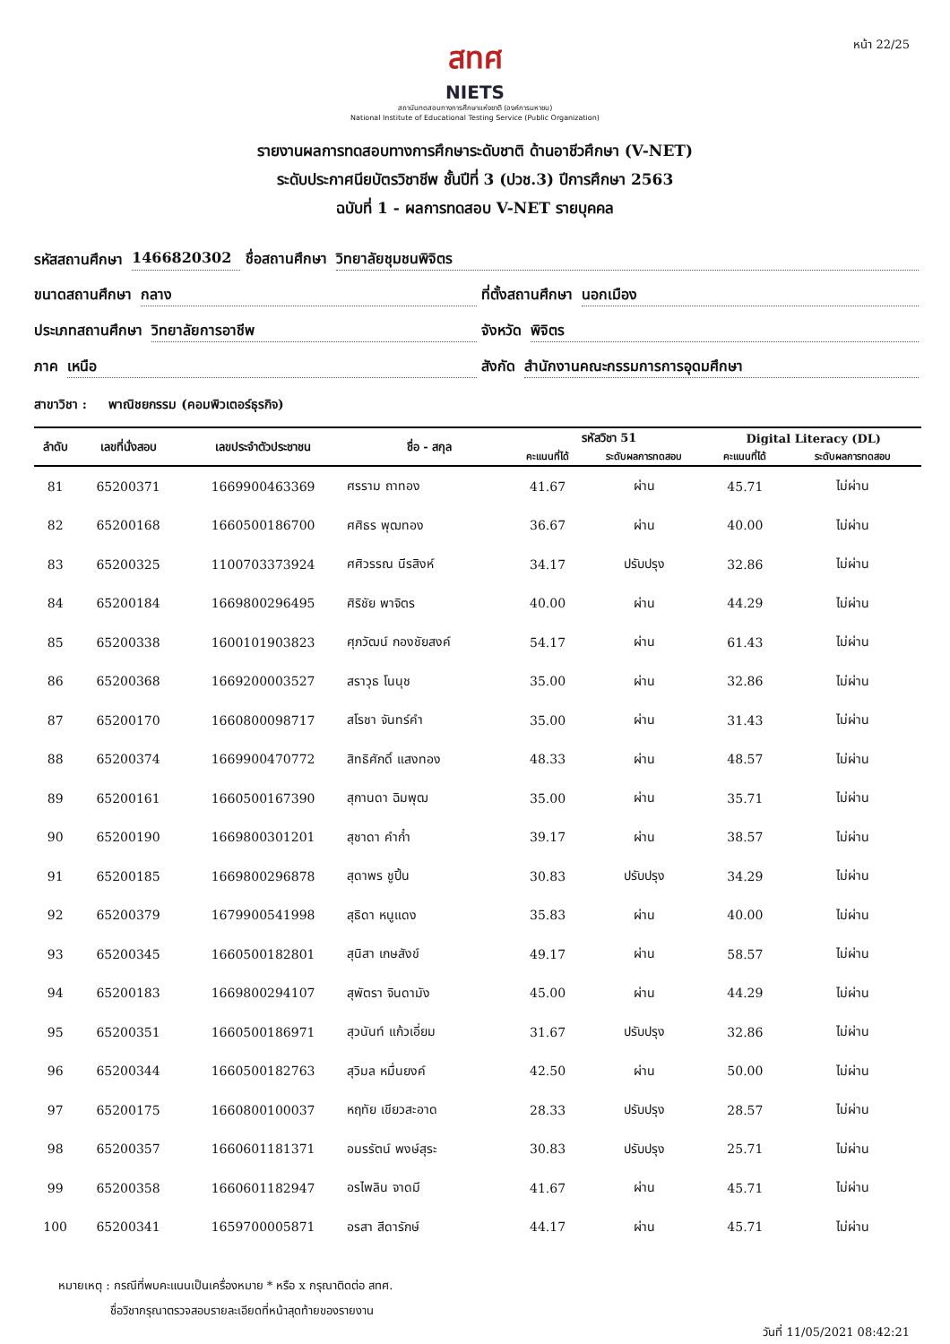หน้า 22/25
สทศ
NIETS
สถาบันทดสอบทางการศึกษาแห่งชาติ (องค์การมหาชน)
National Institute of Educational Testing Service (Public Organization)
รายงานผลการทดสอบทางการศึกษาระดับชาติ ด้านอาชีวศึกษา (V-NET)
ระดับประกาศนียบัตรวิชาชีพ ชั้นปีที่ 3 (ปวช.3) ปีการศึกษา 2563
ฉบับที่ 1 - ผลการทดสอบ V-NET รายบุคคล
รหัสสถานศึกษา 1466820302
ชื่อสถานศึกษา วิทยาลัยชุมชนพิจิตร
ขนาดสถานศึกษา กลาง
ที่ตั้งสถานศึกษา นอกเมือง
ประเภทสถานศึกษา วิทยาลัยการอาชีพ
จังหวัด พิจิตร
ภาค เหนือ
สังกัด สำนักงานคณะกรรมการการอุดมศึกษา
สาขาวิชา : พาณิชยกรรม (คอมพิวเตอร์ธุรกิจ)
| ลำดับ | เลขที่นั่งสอบ | เลขประจำตัวประชาชน | ชื่อ - สกุล | รหัสวิชา 51 | | Digital Literacy (DL) | |
| --- | --- | --- | --- | --- | --- | --- | --- |
| | | | | คะแนนที่ได้ | ระดับผลการทดสอบ | คะแนนที่ได้ | ระดับผลการทดสอบ |
| 81 | 65200371 | 1669900463369 | ศรราม ถาทอง | 41.67 | ผ่าน | 45.71 | ไม่ผ่าน |
| 82 | 65200168 | 1660500186700 | ศศิธร พุฒทอง | 36.67 | ผ่าน | 40.00 | ไม่ผ่าน |
| 83 | 65200325 | 1100703373924 | ศศิวรรณ นีรสิงห์ | 34.17 | ปรับปรุง | 32.86 | ไม่ผ่าน |
| 84 | 65200184 | 1669800296495 | ศิริชัย พาจิตร | 40.00 | ผ่าน | 44.29 | ไม่ผ่าน |
| 85 | 65200338 | 1600101903823 | ศุภวัฒน์ กองชัยสงค์ | 54.17 | ผ่าน | 61.43 | ไม่ผ่าน |
| 86 | 65200368 | 1669200003527 | สราวุธ โนนุช | 35.00 | ผ่าน | 32.86 | ไม่ผ่าน |
| 87 | 65200170 | 1660800098717 | สโรชา จันทร์คำ | 35.00 | ผ่าน | 31.43 | ไม่ผ่าน |
| 88 | 65200374 | 1669900470772 | สิทธิศักดิ์ แสงทอง | 48.33 | ผ่าน | 48.57 | ไม่ผ่าน |
| 89 | 65200161 | 1660500167390 | สุกานดา ฉิมพุฒ | 35.00 | ผ่าน | 35.71 | ไม่ผ่าน |
| 90 | 65200190 | 1669800301201 | สุชาดา คำก๋ำ | 39.17 | ผ่าน | 38.57 | ไม่ผ่าน |
| 91 | 65200185 | 1669800296878 | สุดาพร ชูปิ้น | 30.83 | ปรับปรุง | 34.29 | ไม่ผ่าน |
| 92 | 65200379 | 1679900541998 | สุธิดา หนูแดง | 35.83 | ผ่าน | 40.00 | ไม่ผ่าน |
| 93 | 65200345 | 1660500182801 | สุนิสา เกษสังข์ | 49.17 | ผ่าน | 58.57 | ไม่ผ่าน |
| 94 | 65200183 | 1669800294107 | สุพัตรา จินดามัง | 45.00 | ผ่าน | 44.29 | ไม่ผ่าน |
| 95 | 65200351 | 1660500186971 | สุวนันท์ แก้วเอี่ยม | 31.67 | ปรับปรุง | 32.86 | ไม่ผ่าน |
| 96 | 65200344 | 1660500182763 | สุวิมล หมื่นยงค์ | 42.50 | ผ่าน | 50.00 | ไม่ผ่าน |
| 97 | 65200175 | 1660800100037 | หฤทัย เขียวสะอาด | 28.33 | ปรับปรุง | 28.57 | ไม่ผ่าน |
| 98 | 65200357 | 1660601181371 | อมรรัตน์ พงษ์สุระ | 30.83 | ปรับปรุง | 25.71 | ไม่ผ่าน |
| 99 | 65200358 | 1660601182947 | อรไพลิน จาดมี | 41.67 | ผ่าน | 45.71 | ไม่ผ่าน |
| 100 | 65200341 | 1659700005871 | อรสา สีดารักษ์ | 44.17 | ผ่าน | 45.71 | ไม่ผ่าน |
หมายเหตุ : กรณีที่พบคะแนนเป็นเครื่องหมาย * หรือ x กรุณาติดต่อ สทศ.
ชื่อวิชากรุณาตรวจสอบรายละเอียดที่หน้าสุดท้ายของรายงาน
วันที่ 11/05/2021 08:42:21